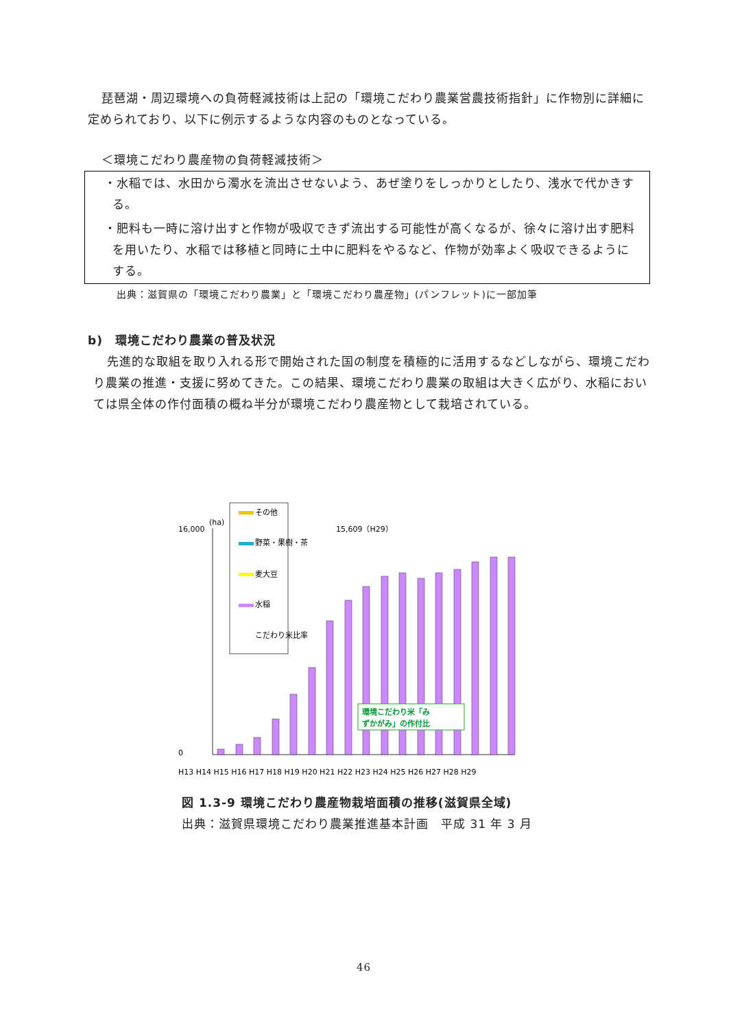琵琶湖・周辺環境への負荷軽減技術は上記の「環境こだわり農業営農技術指針」に作物別に詳細に定められており、以下に例示するような内容のものとなっている。
＜環境こだわり農産物の負荷軽減技術＞
・水稲では、水田から濁水を流出させないよう、あぜ塗りをしっかりとしたり、浅水で代かきする。
・肥料も一時に溶け出すと作物が吸収できず流出する可能性が高くなるが、徐々に溶け出す肥料を用いたり、水稲では移植と同時に土中に肥料をやるなど、作物が効率よく吸収できるようにする。
出典：滋賀県の「環境こだわり農業」と「環境こだわり農産物」(パンフレット)に一部加筆
b)　環境こだわり農業の普及状況
先進的な取組を取り入れる形で開始された国の制度を積極的に活用するなどしながら、環境こだわり農業の推進・支援に努めてきた。この結果、環境こだわり農業の取組は大きく広がり、水稲においては県全体の作付面積の概ね半分が環境こだわり農産物として栽培されている。
その他
野菜・果樹・茶
麦大豆
水稲
こだわり米比率
(ha)
16,000
0
15,609（H29）
H13 H14 H15 H16 H17 H18 H19 H20 H21 H22 H23 H24 H25 H26 H27 H28 H29
環境こだわり米「み
ずかがみ」の作付比
図 1.3-9 環境こだわり農産物栽培面積の推移(滋賀県全域)
出典：滋賀県環境こだわり農業推進基本計画　平成 31 年 3 月
46